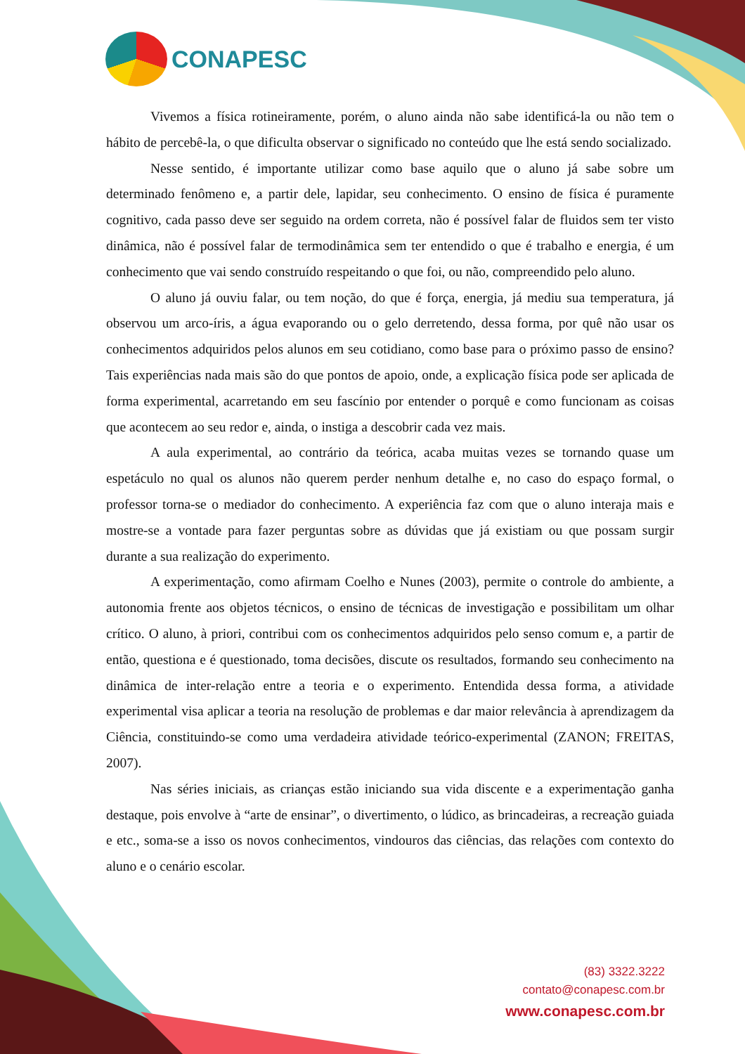CONAPESC
Vivemos a física rotineiramente, porém, o aluno ainda não sabe identificá-la ou não tem o hábito de percebê-la, o que dificulta observar o significado no conteúdo que lhe está sendo socializado.
Nesse sentido, é importante utilizar como base aquilo que o aluno já sabe sobre um determinado fenômeno e, a partir dele, lapidar, seu conhecimento. O ensino de física é puramente cognitivo, cada passo deve ser seguido na ordem correta, não é possível falar de fluidos sem ter visto dinâmica, não é possível falar de termodinâmica sem ter entendido o que é trabalho e energia, é um conhecimento que vai sendo construído respeitando o que foi, ou não, compreendido pelo aluno.
O aluno já ouviu falar, ou tem noção, do que é força, energia, já mediu sua temperatura, já observou um arco-íris, a água evaporando ou o gelo derretendo, dessa forma, por quê não usar os conhecimentos adquiridos pelos alunos em seu cotidiano, como base para o próximo passo de ensino? Tais experiências nada mais são do que pontos de apoio, onde, a explicação física pode ser aplicada de forma experimental, acarretando em seu fascínio por entender o porquê e como funcionam as coisas que acontecem ao seu redor e, ainda, o instiga a descobrir cada vez mais.
A aula experimental, ao contrário da teórica, acaba muitas vezes se tornando quase um espetáculo no qual os alunos não querem perder nenhum detalhe e, no caso do espaço formal, o professor torna-se o mediador do conhecimento. A experiência faz com que o aluno interaja mais e mostre-se a vontade para fazer perguntas sobre as dúvidas que já existiam ou que possam surgir durante a sua realização do experimento.
A experimentação, como afirmam Coelho e Nunes (2003), permite o controle do ambiente, a autonomia frente aos objetos técnicos, o ensino de técnicas de investigação e possibilitam um olhar crítico. O aluno, à priori, contribui com os conhecimentos adquiridos pelo senso comum e, a partir de então, questiona e é questionado, toma decisões, discute os resultados, formando seu conhecimento na dinâmica de inter-relação entre a teoria e o experimento. Entendida dessa forma, a atividade experimental visa aplicar a teoria na resolução de problemas e dar maior relevância à aprendizagem da Ciência, constituindo-se como uma verdadeira atividade teórico-experimental (ZANON; FREITAS, 2007).
Nas séries iniciais, as crianças estão iniciando sua vida discente e a experimentação ganha destaque, pois envolve à “arte de ensinar”, o divertimento, o lúdico, as brincadeiras, a recreação guiada e etc., soma-se a isso os novos conhecimentos, vindouros das ciências, das relações com contexto do aluno e o cenário escolar.
(83) 3322.3222
contato@conapesc.com.br
www.conapesc.com.br